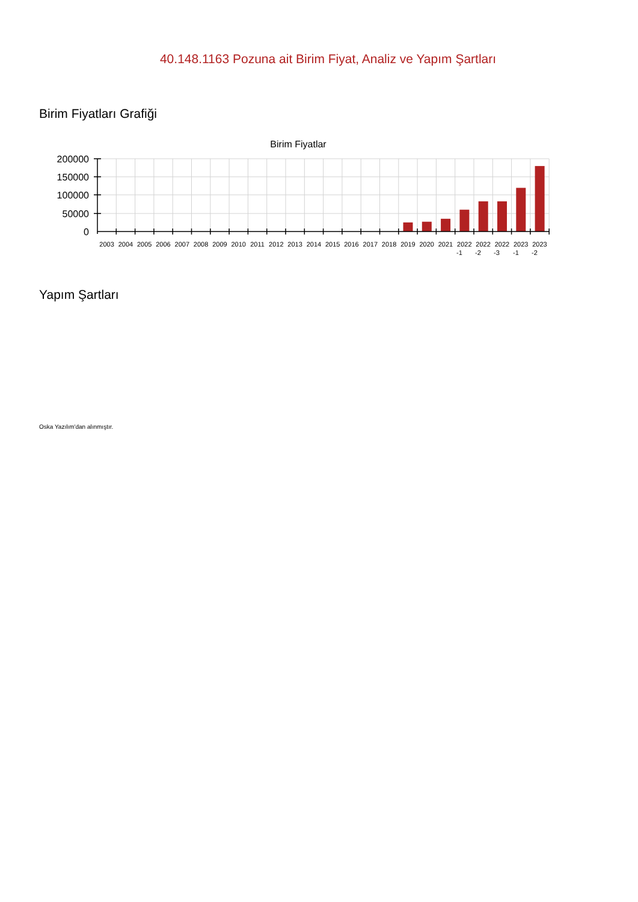40.148.1163 Pozuna ait Birim Fiyat, Analiz ve Yapım Şartları
Birim Fiyatları Grafiği
Birim Fiyatlar
200000
150000
100000
50000
0
2003
2004
2005
2006
2007
2008
2009
2010
2011
2012
2013
2014
2015
2016
2017
2018
2019
2020
2021
2022
-1
2022
-2
2022
-3
2023
-1
2023
-2
Yapım Şartları
Oska Yazılım'dan alınmıştır.